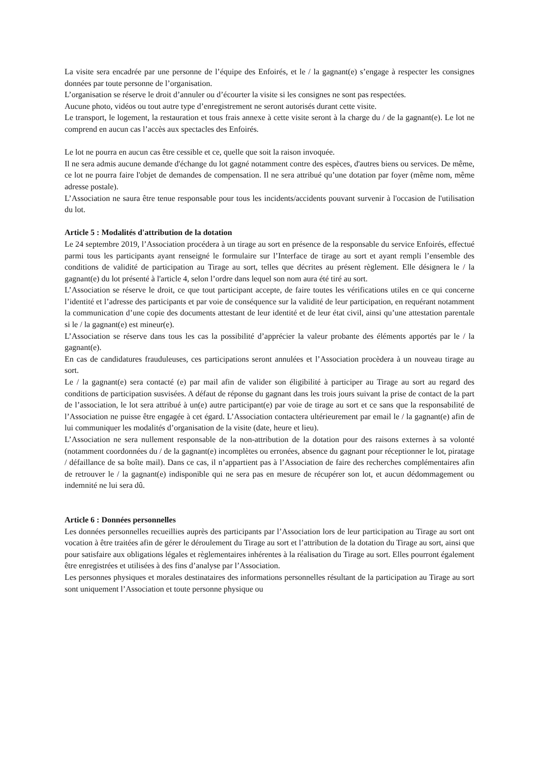La visite sera encadrée par une personne de l’équipe des Enfoirés, et le / la gagnant(e) s’engage à respecter les consignes données par toute personne de l’organisation.
L’organisation se réserve le droit d’annuler ou d’écourter la visite si les consignes ne sont pas respectées.
Aucune photo, vidéos ou tout autre type d’enregistrement ne seront autorisés durant cette visite.
Le transport, le logement, la restauration et tous frais annexe à cette visite seront à la charge du / de la gagnant(e). Le lot ne comprend en aucun cas l’accès aux spectacles des Enfoirés.
Le lot ne pourra en aucun cas être cessible et ce, quelle que soit la raison invoquée.
Il ne sera admis aucune demande d'échange du lot gagné notamment contre des espèces, d'autres biens ou services. De même, ce lot ne pourra faire l'objet de demandes de compensation. Il ne sera attribué qu’une dotation par foyer (même nom, même adresse postale).
L’Association ne saura être tenue responsable pour tous les incidents/accidents pouvant survenir à l'occasion de l'utilisation du lot.
Article 5 : Modalités d'attribution de la dotation
Le 24 septembre 2019, l’Association procédera à un tirage au sort en présence de la responsable du service Enfoirés, effectué parmi tous les participants ayant renseigné le formulaire sur l’Interface de tirage au sort et ayant rempli l’ensemble des conditions de validité de participation au Tirage au sort, telles que décrites au présent règlement. Elle désignera le / la gagnant(e) du lot présenté à l'article 4, selon l’ordre dans lequel son nom aura été tiré au sort.
L’Association se réserve le droit, ce que tout participant accepte, de faire toutes les vérifications utiles en ce qui concerne l’identité et l’adresse des participants et par voie de conséquence sur la validité de leur participation, en requérant notamment la communication d’une copie des documents attestant de leur identité et de leur état civil, ainsi qu’une attestation parentale si le / la gagnant(e) est mineur(e).
L’Association se réserve dans tous les cas la possibilité d’apprécier la valeur probante des éléments apportés par le / la gagnant(e).
En cas de candidatures frauduleuses, ces participations seront annulées et l’Association procèdera à un nouveau tirage au sort.
Le / la gagnant(e) sera contacté (e) par mail afin de valider son éligibilité à participer au Tirage au sort au regard des conditions de participation susvisées. A défaut de réponse du gagnant dans les trois jours suivant la prise de contact de la part de l’association, le lot sera attribué à un(e) autre participant(e) par voie de tirage au sort et ce sans que la responsabilité de l’Association ne puisse être engagée à cet égard. L’Association contactera ultérieurement par email le / la gagnant(e) afin de lui communiquer les modalités d’organisation de la visite (date, heure et lieu).
L’Association ne sera nullement responsable de la non-attribution de la dotation pour des raisons externes à sa volonté (notamment coordonnées du / de la gagnant(e) incomplètes ou erronées, absence du gagnant pour réceptionner le lot, piratage / défaillance de sa boîte mail). Dans ce cas, il n’appartient pas à l’Association de faire des recherches complémentaires afin de retrouver le / la gagnant(e) indisponible qui ne sera pas en mesure de récupérer son lot, et aucun dédommagement ou indemnité ne lui sera dû.
Article 6 : Données personnelles
Les données personnelles recueillies auprès des participants par l’Association lors de leur participation au Tirage au sort ont vocation à être traitées afin de gérer le déroulement du Tirage au sort et l’attribution de la dotation du Tirage au sort, ainsi que pour satisfaire aux obligations légales et règlementaires inhérentes à la réalisation du Tirage au sort. Elles pourront également être enregistrées et utilisées à des fins d’analyse par l’Association.
Les personnes physiques et morales destinataires des informations personnelles résultant de la participation au Tirage au sort sont uniquement l’Association et toute personne physique ou